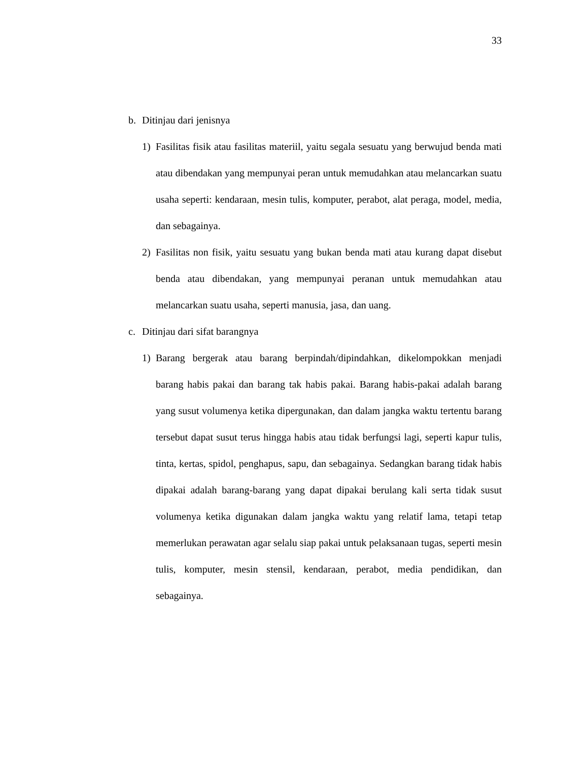33
b. Ditinjau dari jenisnya
1) Fasilitas fisik atau fasilitas materiil, yaitu segala sesuatu yang berwujud benda mati atau dibendakan yang mempunyai peran untuk memudahkan atau melancarkan suatu usaha seperti: kendaraan, mesin tulis, komputer, perabot, alat peraga, model, media, dan sebagainya.
2) Fasilitas non fisik, yaitu sesuatu yang bukan benda mati atau kurang dapat disebut benda atau dibendakan, yang mempunyai peranan untuk memudahkan atau melancarkan suatu usaha, seperti manusia, jasa, dan uang.
c. Ditinjau dari sifat barangnya
1) Barang bergerak atau barang berpindah/dipindahkan, dikelompokkan menjadi barang habis pakai dan barang tak habis pakai. Barang habis-pakai adalah barang yang susut volumenya ketika dipergunakan, dan dalam jangka waktu tertentu barang tersebut dapat susut terus hingga habis atau tidak berfungsi lagi, seperti kapur tulis, tinta, kertas, spidol, penghapus, sapu, dan sebagainya. Sedangkan barang tidak habis dipakai adalah barang-barang yang dapat dipakai berulang kali serta tidak susut volumenya ketika digunakan dalam jangka waktu yang relatif lama, tetapi tetap memerlukan perawatan agar selalu siap pakai untuk pelaksanaan tugas, seperti mesin tulis, komputer, mesin stensil, kendaraan, perabot, media pendidikan, dan sebagainya.